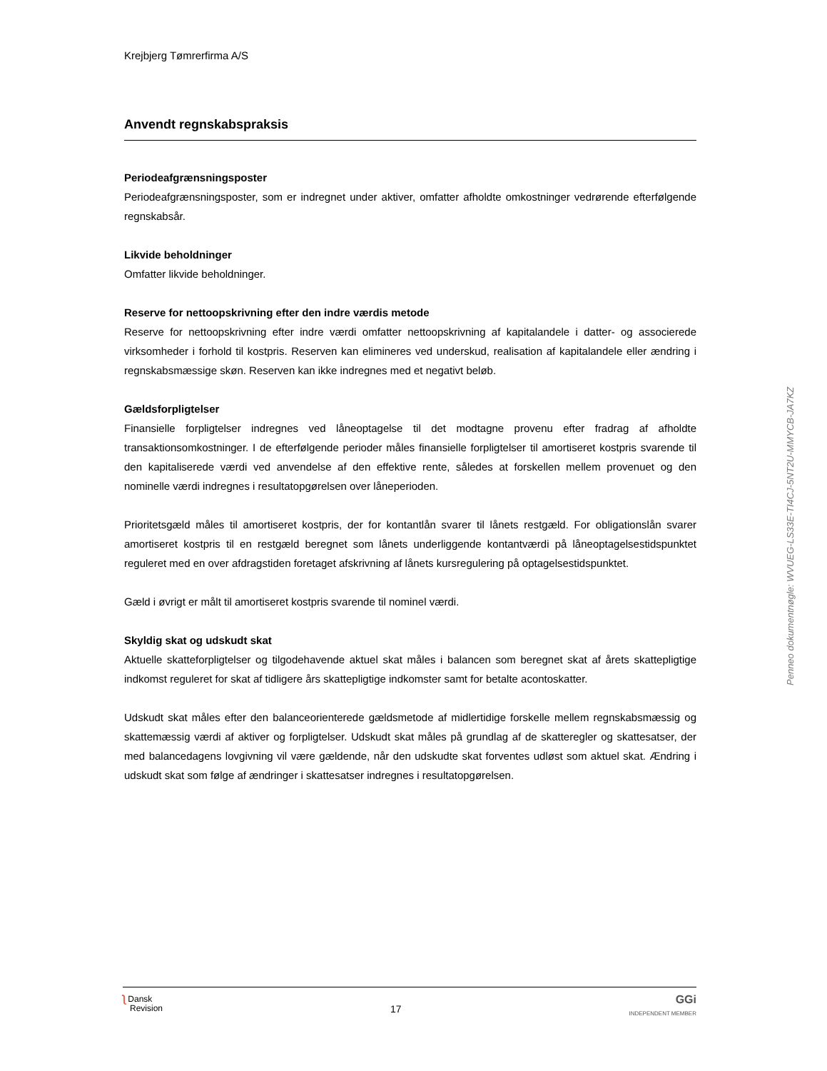Krejbjerg Tømrerfirma A/S
Anvendt regnskabspraksis
Periodeafgrænsningsposter
Periodeafgrænsningsposter, som er indregnet under aktiver, omfatter afholdte omkostninger vedrørende efterfølgende regnskabsår.
Likvide beholdninger
Omfatter likvide beholdninger.
Reserve for nettoopskrivning efter den indre værdis metode
Reserve for nettoopskrivning efter indre værdi omfatter nettoopskrivning af kapitalandele i datter- og associerede virksomheder i forhold til kostpris. Reserven kan elimineres ved underskud, realisation af kapitalandele eller ændring i regnskabsmæssige skøn. Reserven kan ikke indregnes med et negativt beløb.
Gældsforpligtelser
Finansielle forpligtelser indregnes ved låneoptagelse til det modtagne provenu efter fradrag af afholdte transaktionsomkostninger. I de efterfølgende perioder måles finansielle forpligtelser til amortiseret kostpris svarende til den kapitaliserede værdi ved anvendelse af den effektive rente, således at forskellen mellem provenuet og den nominelle værdi indregnes i resultatopgørelsen over låneperioden.
Prioritetsgæld måles til amortiseret kostpris, der for kontantlån svarer til lånets restgæld. For obligationslån svarer amortiseret kostpris til en restgæld beregnet som lånets underliggende kontantværdi på låneoptagelsestidspunktet reguleret med en over afdragstiden foretaget afskrivning af lånets kursregulering på optagelsestidspunktet.
Gæld i øvrigt er målt til amortiseret kostpris svarende til nominel værdi.
Skyldig skat og udskudt skat
Aktuelle skatteforpligtelser og tilgodehavende aktuel skat måles i balancen som beregnet skat af årets skattepligtige indkomst reguleret for skat af tidligere års skattepligtige indkomster samt for betalte acontoskatter.
Udskudt skat måles efter den balanceorienterede gældsmetode af midlertidige forskelle mellem regnskabsmæssig og skattemæssig værdi af aktiver og forpligtelser. Udskudt skat måles på grundlag af de skatteregler og skattesatser, der med balancedagens lovgivning vil være gældende, når den udskudte skat forventes udløst som aktuel skat. Ændring i udskudt skat som følge af ændringer i skattesatser indregnes i resultatopgørelsen.
Penneo dokumentnøgle: WVUEG-LS33E-TI4CJ-5NT2U-MMYCB-JA7KZ
ʅ Dansk
Revision
17
GGi
INDEPENDENT MEMBER